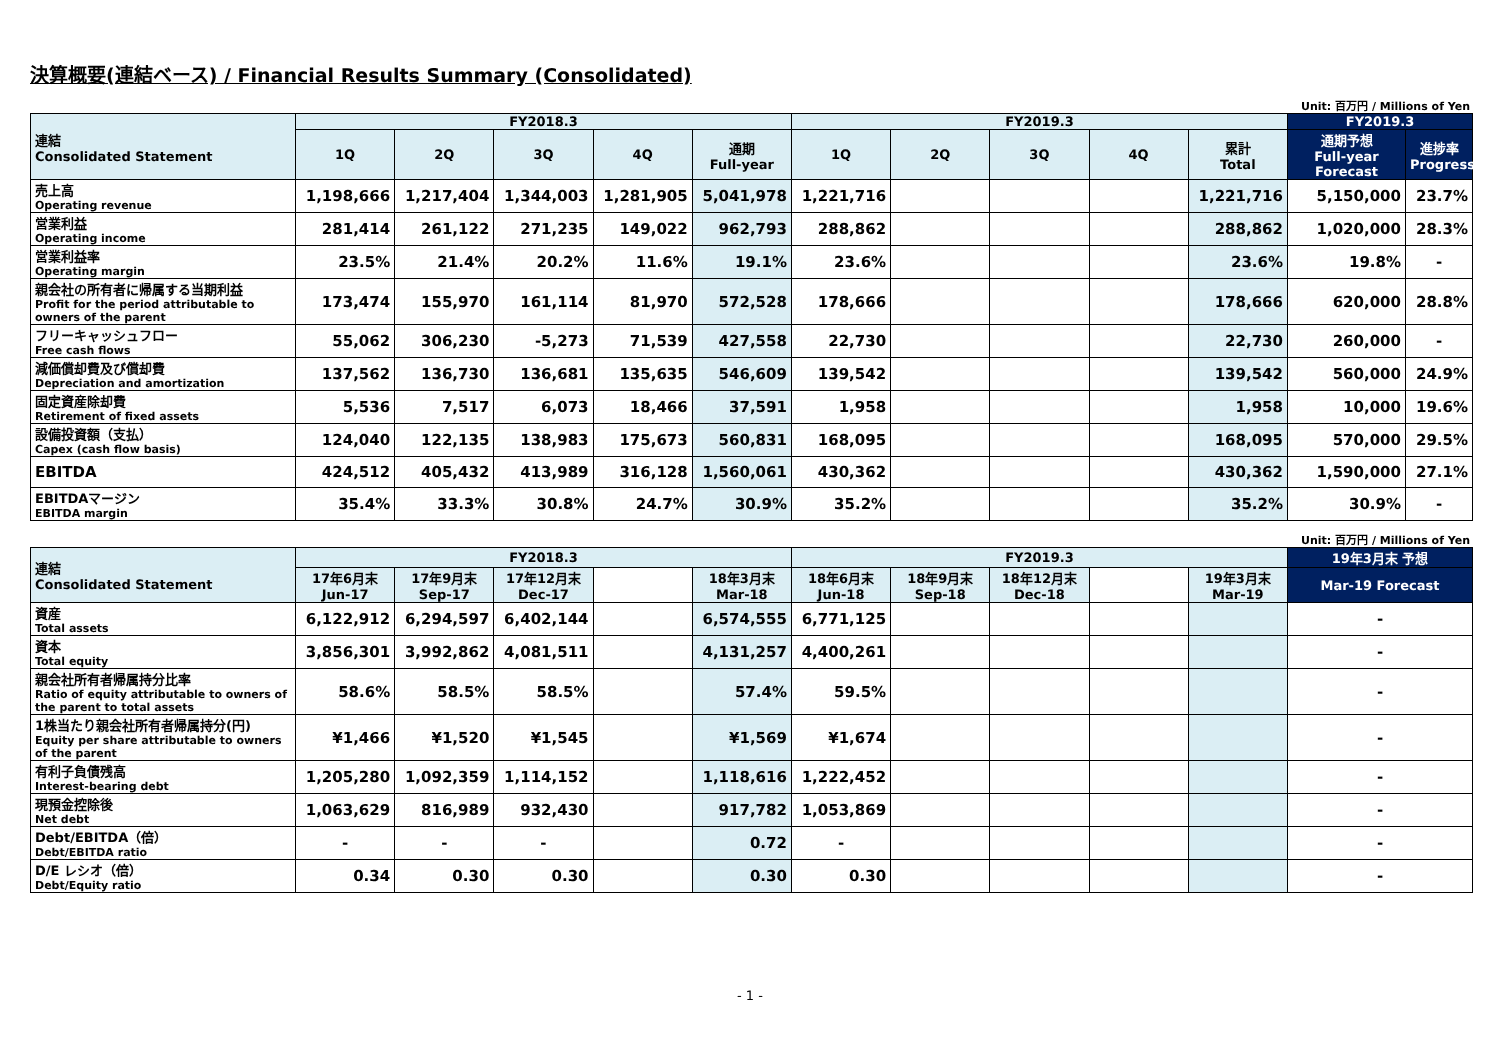決算概要(連結ベース) / Financial Results Summary (Consolidated)
Unit: 百万円 / Millions of Yen
| 連結 Consolidated Statement | FY2018.3 | | | | | FY2019.3 | | | | | FY2019.3 | |
| --- | --- | --- | --- | --- | --- | --- | --- | --- | --- | --- | --- | --- |
| | 1Q | 2Q | 3Q | 4Q | 通期 Full-year | 1Q | 2Q | 3Q | 4Q | 累計 Total | 通期予想 Full-year Forecast | 進捗率 Progress |
| 売上高 Operating revenue | 1,198,666 | 1,217,404 | 1,344,003 | 1,281,905 | 5,041,978 | 1,221,716 | | | | 1,221,716 | 5,150,000 | 23.7% |
| 営業利益 Operating income | 281,414 | 261,122 | 271,235 | 149,022 | 962,793 | 288,862 | | | | 288,862 | 1,020,000 | 28.3% |
| 営業利益率 Operating margin | 23.5% | 21.4% | 20.2% | 11.6% | 19.1% | 23.6% | | | | 23.6% | 19.8% | - |
| 親会社の所有者に帰属する当期利益 Profit for the period attributable to owners of the parent | 173,474 | 155,970 | 161,114 | 81,970 | 572,528 | 178,666 | | | | 178,666 | 620,000 | 28.8% |
| フリーキャッシュフロー Free cash flows | 55,062 | 306,230 | -5,273 | 71,539 | 427,558 | 22,730 | | | | 22,730 | 260,000 | - |
| 減価償却費及び償却費 Depreciation and amortization | 137,562 | 136,730 | 136,681 | 135,635 | 546,609 | 139,542 | | | | 139,542 | 560,000 | 24.9% |
| 固定資産除却費 Retirement of fixed assets | 5,536 | 7,517 | 6,073 | 18,466 | 37,591 | 1,958 | | | | 1,958 | 10,000 | 19.6% |
| 設備投資額（支払） Capex (cash flow basis) | 124,040 | 122,135 | 138,983 | 175,673 | 560,831 | 168,095 | | | | 168,095 | 570,000 | 29.5% |
| EBITDA | 424,512 | 405,432 | 413,989 | 316,128 | 1,560,061 | 430,362 | | | | 430,362 | 1,590,000 | 27.1% |
| EBITDAマージン EBITDA margin | 35.4% | 33.3% | 30.8% | 24.7% | 30.9% | 35.2% | | | | 35.2% | 30.9% | - |
Unit: 百万円 / Millions of Yen
| 連結 Consolidated Statement | FY2018.3 | | | | | FY2019.3 | | | | | 19年3月末 予想 |
| --- | --- | --- | --- | --- | --- | --- | --- | --- | --- | --- | --- |
| | 17年6月末 Jun-17 | 17年9月末 Sep-17 | 17年12月末 Dec-17 | | 18年3月末 Mar-18 | 18年6月末 Jun-18 | 18年9月末 Sep-18 | 18年12月末 Dec-18 | | 19年3月末 Mar-19 | Mar-19 Forecast |
| 資産 Total assets | 6,122,912 | 6,294,597 | 6,402,144 | | 6,574,555 | 6,771,125 | | | | | - |
| 資本 Total equity | 3,856,301 | 3,992,862 | 4,081,511 | | 4,131,257 | 4,400,261 | | | | | - |
| 親会社所有者帰属持分比率 Ratio of equity attributable to owners of the parent to total assets | 58.6% | 58.5% | 58.5% | | 57.4% | 59.5% | | | | | - |
| 1株当たり親会社所有者帰属持分(円) Equity per share attributable to owners of the parent | ¥1,466 | ¥1,520 | ¥1,545 | | ¥1,569 | ¥1,674 | | | | | - |
| 有利子負債残高 Interest-bearing debt | 1,205,280 | 1,092,359 | 1,114,152 | | 1,118,616 | 1,222,452 | | | | | - |
| 現預金控除後 Net debt | 1,063,629 | 816,989 | 932,430 | | 917,782 | 1,053,869 | | | | | - |
| Debt/EBITDA（倍） Debt/EBITDA ratio | - | - | - | | 0.72 | - | | | | | - |
| D/E レシオ（倍） Debt/Equity ratio | 0.34 | 0.30 | 0.30 | | 0.30 | 0.30 | | | | | - |
- 1 -